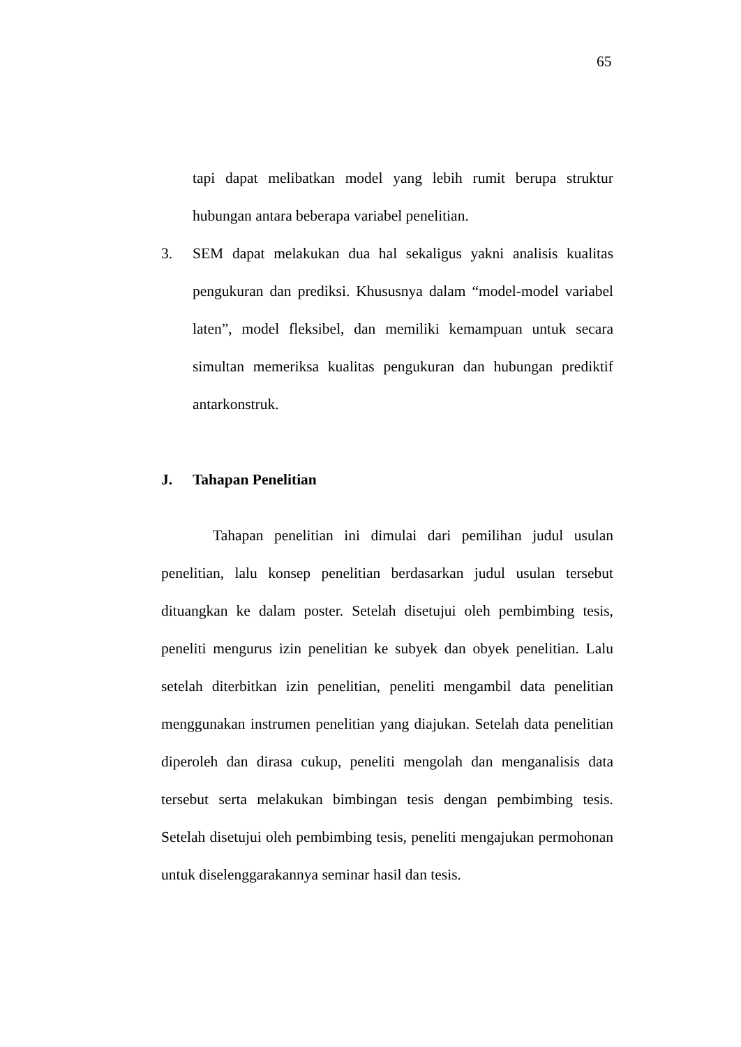65
tapi dapat melibatkan model yang lebih rumit berupa struktur hubungan antara beberapa variabel penelitian.
3. SEM dapat melakukan dua hal sekaligus yakni analisis kualitas pengukuran dan prediksi. Khususnya dalam “model-model variabel laten”, model fleksibel, dan memiliki kemampuan untuk secara simultan memeriksa kualitas pengukuran dan hubungan prediktif antarkonstruk.
J. Tahapan Penelitian
Tahapan penelitian ini dimulai dari pemilihan judul usulan penelitian, lalu konsep penelitian berdasarkan judul usulan tersebut dituangkan ke dalam poster. Setelah disetujui oleh pembimbing tesis, peneliti mengurus izin penelitian ke subyek dan obyek penelitian. Lalu setelah diterbitkan izin penelitian, peneliti mengambil data penelitian menggunakan instrumen penelitian yang diajukan. Setelah data penelitian diperoleh dan dirasa cukup, peneliti mengolah dan menganalisis data tersebut serta melakukan bimbingan tesis dengan pembimbing tesis. Setelah disetujui oleh pembimbing tesis, peneliti mengajukan permohonan untuk diselenggarakannya seminar hasil dan tesis.